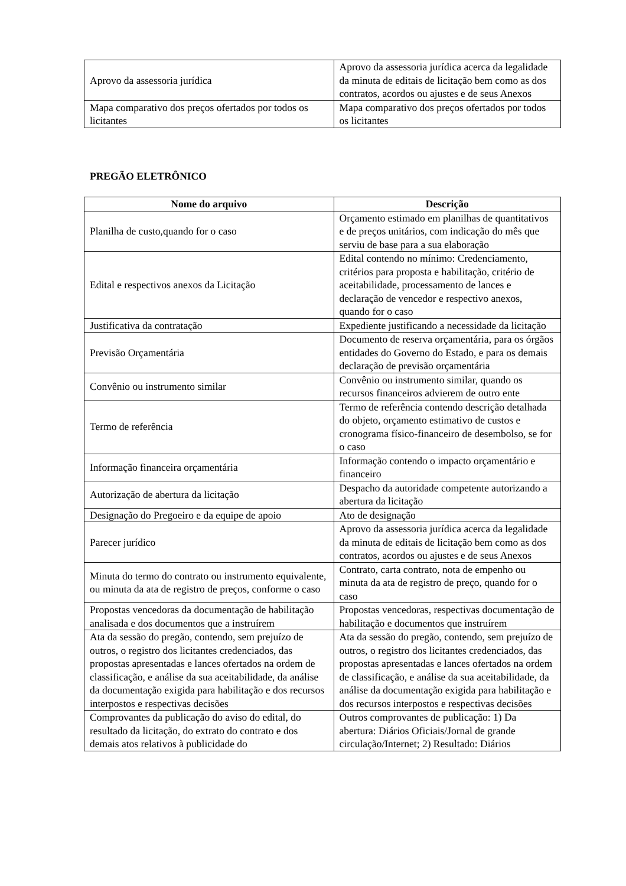| Aprovo da assessoria jurídica | Aprovo da assessoria jurídica acerca da legalidade da minuta de editais de licitação bem como as dos contratos, acordos ou ajustes e de seus Anexos |
| Mapa comparativo dos preços ofertados por todos os licitantes | Mapa comparativo dos preços ofertados por todos os licitantes |
PREGÃO ELETRÔNICO
| Nome do arquivo | Descrição |
| --- | --- |
| Planilha de custo,quando for o caso | Orçamento estimado em planilhas de quantitativos e de preços unitários, com indicação do mês que serviu de base para a sua elaboração |
| Edital e respectivos anexos da Licitação | Edital contendo no mínimo: Credenciamento, critérios para proposta e habilitação, critério de aceitabilidade, processamento de lances e declaração de vencedor e respectivo anexos, quando for o caso |
| Justificativa da contratação | Expediente justificando a necessidade da licitação |
| Previsão Orçamentária | Documento de reserva orçamentária, para os órgãos entidades do Governo do Estado, e para os demais declaração de previsão orçamentária |
| Convênio ou instrumento similar | Convênio ou instrumento similar, quando os recursos financeiros advierem de outro ente |
| Termo de referência | Termo de referência contendo descrição detalhada do objeto, orçamento estimativo de custos e cronograma físico-financeiro de desembolso, se for o caso |
| Informação financeira orçamentária | Informação contendo o impacto orçamentário e financeiro |
| Autorização de abertura da licitação | Despacho da autoridade competente autorizando a abertura da licitação |
| Designação do Pregoeiro e da equipe de apoio | Ato de designação |
| Parecer jurídico | Aprovo da assessoria jurídica acerca da legalidade da minuta de editais de licitação bem como as dos contratos, acordos ou ajustes e de seus Anexos |
| Minuta do termo do contrato ou instrumento equivalente, ou minuta da ata de registro de preços, conforme o caso | Contrato, carta contrato, nota de empenho ou minuta da ata de registro de preço, quando for o caso |
| Propostas vencedoras da documentação de habilitação analisada e dos documentos que a instruírem | Propostas vencedoras, respectivas documentação de habilitação e documentos que instruírem |
| Ata da sessão do pregão, contendo, sem prejuízo de outros, o registro dos licitantes credenciados, das propostas apresentadas e lances ofertados na ordem de classificação, e análise da sua aceitabilidade, da análise da documentação exigida para habilitação e dos recursos interpostos e respectivas decisões | Ata da sessão do pregão, contendo, sem prejuízo de outros, o registro dos licitantes credenciados, das propostas apresentadas e lances ofertados na ordem de classificação, e análise da sua aceitabilidade, da análise da documentação exigida para habilitação e dos recursos interpostos e respectivas decisões |
| Comprovantes da publicação do aviso do edital, do resultado da licitação, do extrato do contrato e dos demais atos relativos à publicidade do | Outros comprovantes de publicação: 1) Da abertura: Diários Oficiais/Jornal de grande circulação/Internet; 2) Resultado: Diários |